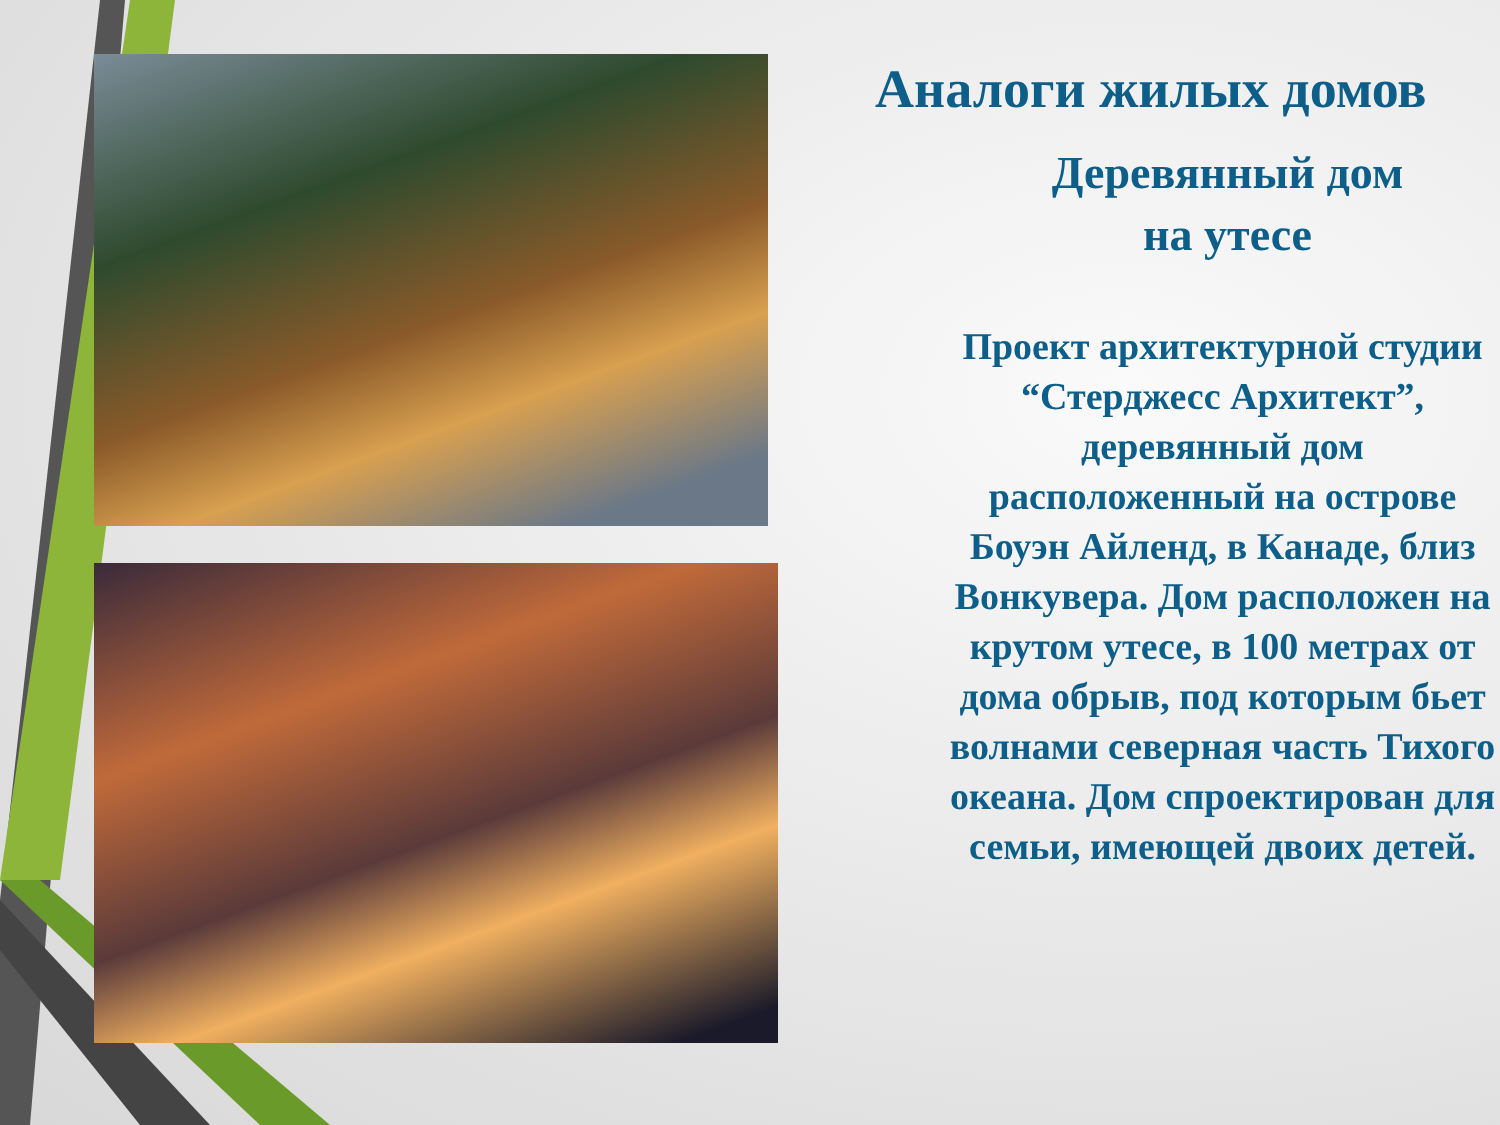Аналоги жилых домов
Деревянный дом
на утесе
Проект архитектурной студии “Стерджесс Архитект”, деревянный дом расположенный на острове Боуэн Айленд, в Канаде, близ Вонкувера. Дом расположен на крутом утесе, в 100 метрах от дома обрыв, под которым бьет волнами северная часть Тихого океана. Дом спроектирован для семьи, имеющей двоих детей.